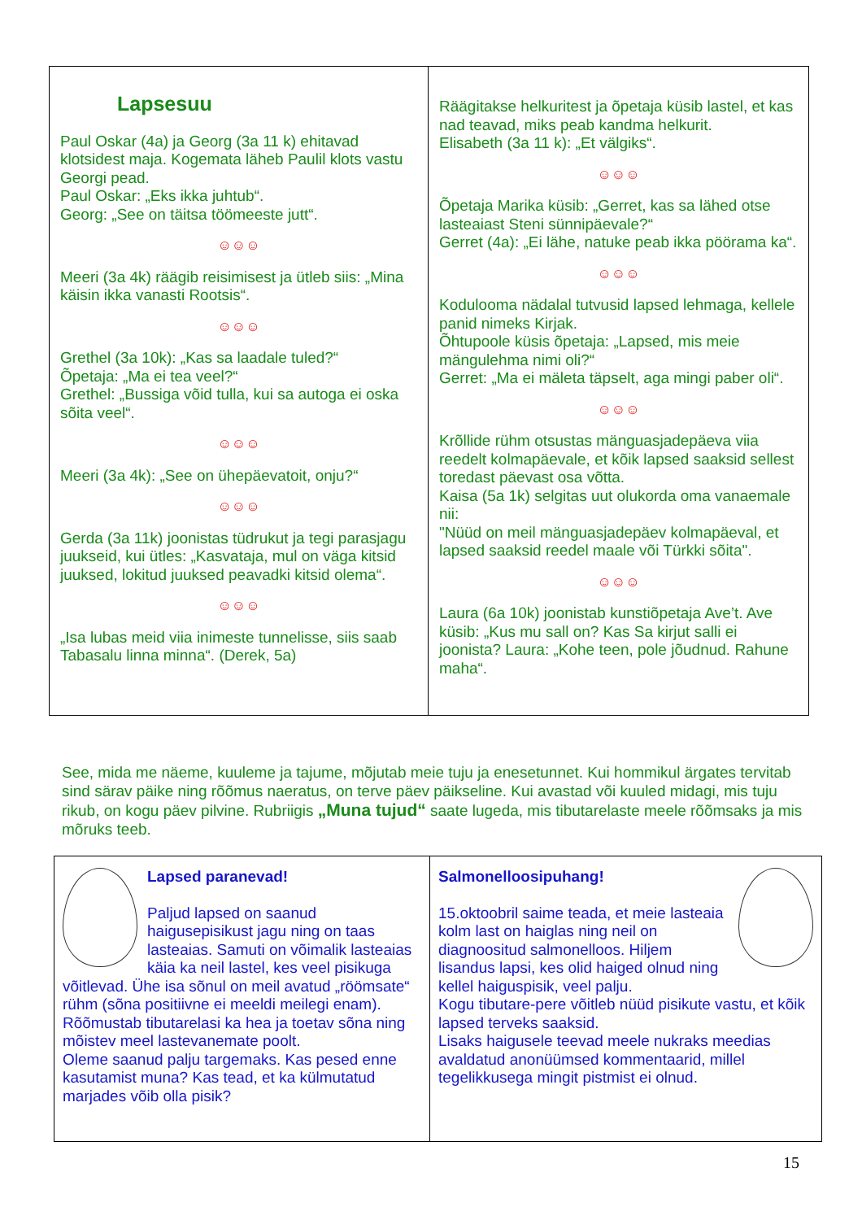Lapsesuu
Paul Oskar (4a) ja Georg (3a 11 k) ehitavad klotsidest maja. Kogemata läheb Paulil klots vastu Georgi pead.
Paul Oskar: „Eks ikka juhtub“.
Georg: „See on täitsa töömeeste jutt“.
☺☺☺
Meeri (3a 4k) räägib reisimisest ja ütleb siis: „Mina käisin ikka vanasti Rootsis“.
☺☺☺
Grethel (3a 10k): „Kas sa laadale tuled?“
Õpetaja: „Ma ei tea veel?“
Grethel: „Bussiga võid tulla, kui sa autoga ei oska sõita veel“.
☺☺☺
Meeri (3a 4k): „See on ühepäevatoit, onju?“
☺☺☺
Gerda (3a 11k) joonistas tüdrukut ja tegi parasjagu juukseid, kui ütles: „Kasvataja, mul on väga kitsid juuksed, lokitud juuksed peavadki kitsid olema“.
☺☺☺
„Isa lubas meid viia inimeste tunnelisse, siis saab Tabasalu linna minna“. (Derek, 5a)
Räägitakse helkuritest ja õpetaja küsib lastel, et kas nad teavad, miks peab kandma helkurit.
Elisabeth (3a 11 k): „Et välgiks“.
☺☺☺
Õpetaja Marika küsib: „Gerret, kas sa lähed otse lasteaiast Steni sünnipäevale?“
Gerret (4a): „Ei lähe, natuke peab ikka pöörama ka“.
☺☺☺
Kodulooma nädalal tutvusid lapsed lehmaga, kellele panid nimeks Kirjak.
Õhtupoole küsis õpetaja: „Lapsed, mis meie mängulehma nimi oli?“
Gerret: „Ma ei mäleta täpselt, aga mingi paber oli“.
☺☺☺
Krõllide rühm otsustas mänguasjadepäeva viia reedelt kolmapäevale, et kõik lapsed saaksid sellest toredast päevast osa võtta.
Kaisa (5a 1k) selgitas uut olukorda oma vanaemale nii:
"Nüüd on meil mänguasjadepäev kolmapäeval, et lapsed saaksid reedel maale või Türkki sõita".
☺☺☺
Laura (6a 10k) joonistab kunstiõpetaja Ave’t. Ave küsib: „Kus mu sall on? Kas Sa kirjut salli ei joonista? Laura: „Kohe teen, pole jõudnud. Rahune maha“.
See, mida me näeme, kuuleme ja tajume, mõjutab meie tuju ja enesetunnet. Kui hommikul ärgates tervitab sind särav päike ning rõõmus naeratus, on terve päev päikseline. Kui avastad või kuuled midagi, mis tuju rikub, on kogu päev pilvine. Rubriigis „Muna tujud“ saate lugeda, mis tibutarelaste meele rõõmsaks ja mis mõruks teeb.
Lapsed paranevad!
Paljud lapsed on saanud haigusepisikust jagu ning on taas lasteaias. Samuti on võimalik lasteaias käia ka neil lastel, kes veel pisikuga võitlevad. Ühe isa sõnul on meil avatud „röömsate“ rühm (sõna positiivne ei meeldi meilegi enam).
Rõõmustab tibutarelasi ka hea ja toetav sõna ning mõistev meel lastevanemate poolt.
Oleme saanud palju targemaks. Kas pesed enne kasutamist muna? Kas tead, et ka külmutatud marjades võib olla pisik?
Salmonelloosipuhang!
15.oktoobril saime teada, et meie lasteaia kolm last on haiglas ning neil on diagnoositud salmonelloos. Hiljem lisandus lapsi, kes olid haiged olnud ning kellel haiguspisik, veel palju.
Kogu tibutare-pere võitleb nüüd pisikute vastu, et kõik lapsed terveks saaksid.
Lisaks haigusele teevad meele nukraks meedias avaldatud anonüümsed kommentaarid, millel tegelikkusega mingit pistmist ei olnud.
15